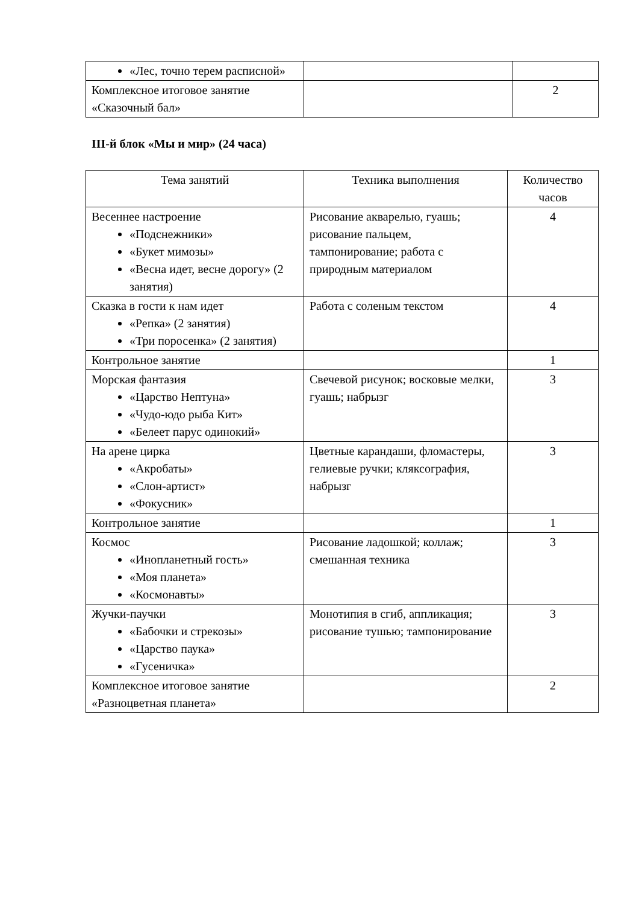| «Лес, точно терем расписной» | | |
| Комплексное итоговое занятие «Сказочный бал» | | 2 |
III-й блок «Мы и мир» (24 часа)
| Тема занятий | Техника выполнения | Количество часов |
| --- | --- | --- |
| Весеннее настроение «Подснежники» «Букет мимозы» «Весна идет, весне дорогу» (2 занятия) | Рисование акварелью, гуашь; рисование пальцем, тампонирование; работа с природным материалом | 4 |
| Сказка в гости к нам идет «Репка» (2 занятия) «Три поросенка» (2 занятия) | Работа с соленым текстом | 4 |
| Контрольное занятие | | 1 |
| Морская фантазия «Царство Нептуна» «Чудо-юдо рыба Кит» «Белеет парус одинокий» | Свечевой рисунок; восковые мелки, гуашь; набрызг | 3 |
| На арене цирка «Акробаты» «Слон-артист» «Фокусник» | Цветные карандаши, фломастеры, гелиевые ручки; кляксография, набрызг | 3 |
| Контрольное занятие | | 1 |
| Космос «Инопланетный гость» «Моя планета» «Космонавты» | Рисование ладошкой; коллаж; смешанная техника | 3 |
| Жучки-паучки «Бабочки и стрекозы» «Царство паука» «Гусеничка» | Монотипия в сгиб, аппликация; рисование тушью; тампонирование | 3 |
| Комплексное итоговое занятие «Разноцветная планета» | | 2 |